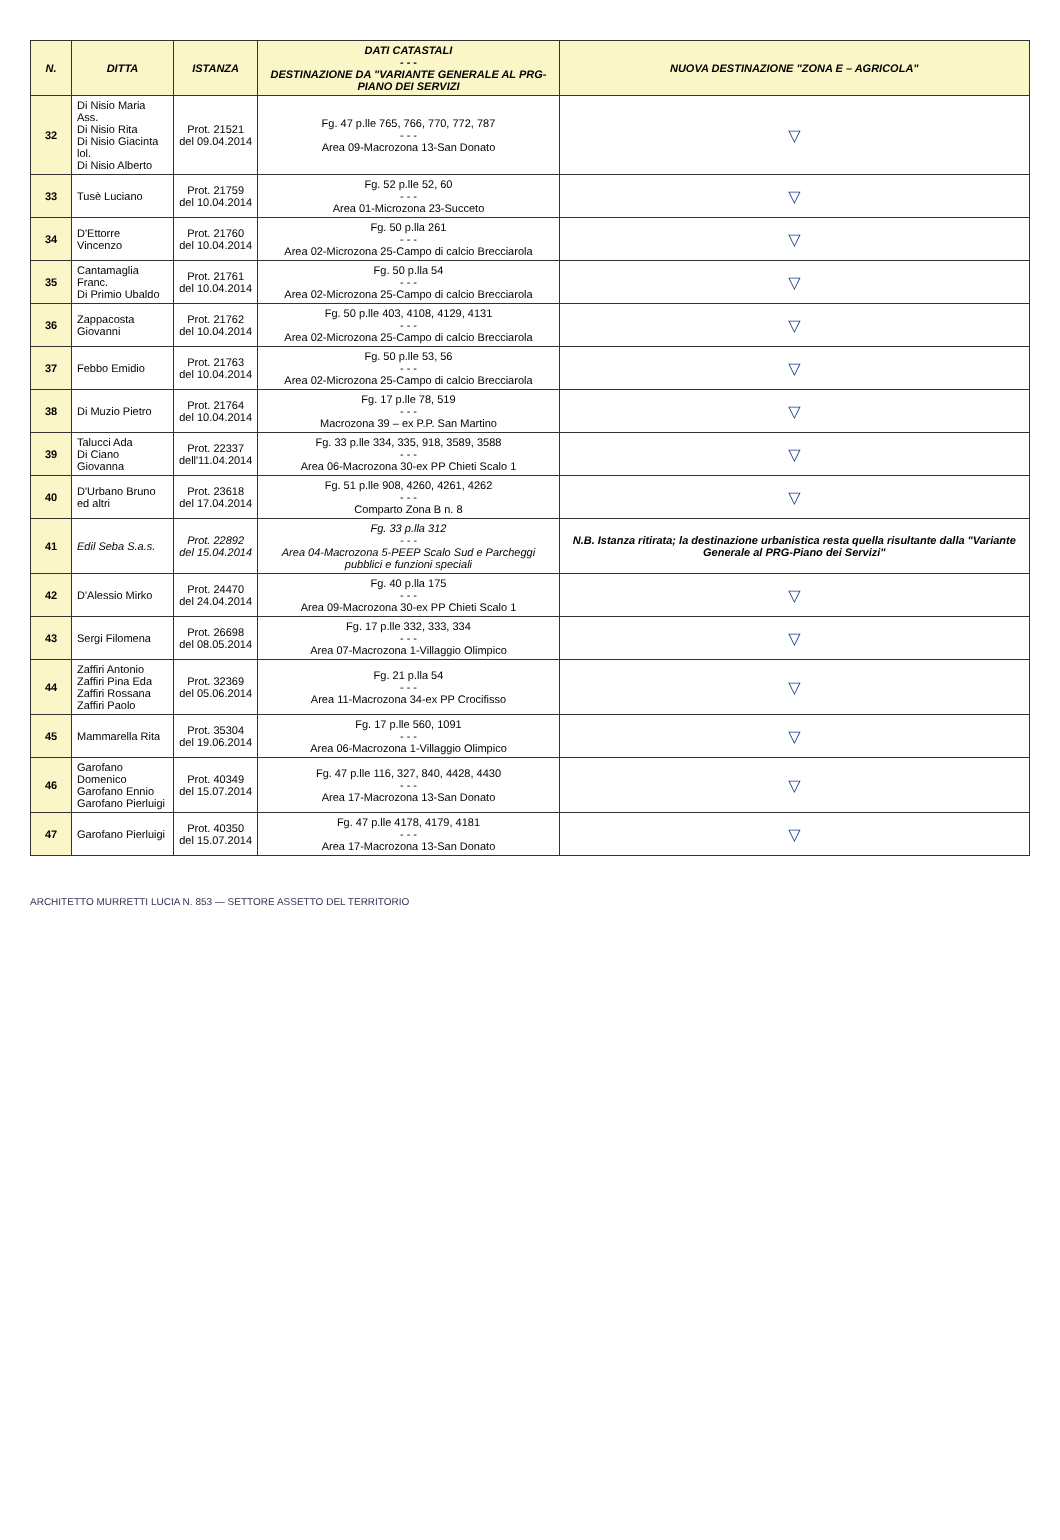| N. | DITTA | ISTANZA | DATI CATASTALI - - - DESTINAZIONE DA "VARIANTE GENERALE AL PRG-PIANO DEI SERVIZI | NUOVA DESTINAZIONE "ZONA E – AGRICOLA" |
| --- | --- | --- | --- | --- |
| 32 | Di Nisio Maria Ass. Di Nisio Rita Di Nisio Giacinta lol. Di Nisio Alberto | Prot. 21521 del 09.04.2014 | Fg. 47 p.lle 765, 766, 770, 772, 787 - - - Area 09-Macrozona 13-San Donato | ▽ |
| 33 | Tusè Luciano | Prot. 21759 del 10.04.2014 | Fg. 52 p.lle 52, 60 - - - Area 01-Microzona 23-Succeto | ▽ |
| 34 | D'Ettorre Vincenzo | Prot. 21760 del 10.04.2014 | Fg. 50 p.lla 261 - - - Area 02-Microzona 25-Campo di calcio Brecciarola | ▽ |
| 35 | Cantamaglia Franc. Di Primio Ubaldo | Prot. 21761 del 10.04.2014 | Fg. 50 p.lla 54 - - - Area 02-Microzona 25-Campo di calcio Brecciarola | ▽ |
| 36 | Zappacosta Giovanni | Prot. 21762 del 10.04.2014 | Fg. 50 p.lle 403, 4108, 4129, 4131 - - - Area 02-Microzona 25-Campo di calcio Brecciarola | ▽ |
| 37 | Febbo Emidio | Prot. 21763 del 10.04.2014 | Fg. 50 p.lle 53, 56 - - - Area 02-Microzona 25-Campo di calcio Brecciarola | ▽ |
| 38 | Di Muzio Pietro | Prot. 21764 del 10.04.2014 | Fg. 17 p.lle 78, 519 - - - Macrozona 39 – ex P.P. San Martino | ▽ |
| 39 | Talucci Ada Di Ciano Giovanna | Prot. 22337 dell'11.04.2014 | Fg. 33 p.lle 334, 335, 918, 3589, 3588 - - - Area 06-Macrozona 30-ex PP Chieti Scalo 1 | ▽ |
| 40 | D'Urbano Bruno ed altri | Prot. 23618 del 17.04.2014 | Fg. 51 p.lle 908, 4260, 4261, 4262 - - - Comparto Zona B n. 8 | ▽ |
| 41 | Edil Seba S.a.s. | Prot. 22892 del 15.04.2014 | Fg. 33 p.lla 312 - - - Area 04-Macrozona 5-PEEP Scalo Sud e Parcheggi pubblici e funzioni speciali | N.B. Istanza ritirata; la destinazione urbanistica resta quella risultante dalla "Variante Generale al PRG-Piano dei Servizi" |
| 42 | D'Alessio Mirko | Prot. 24470 del 24.04.2014 | Fg. 40 p.lla 175 - - - Area 09-Macrozona 30-ex PP Chieti Scalo 1 | ▽ |
| 43 | Sergi Filomena | Prot. 26698 del 08.05.2014 | Fg. 17 p.lle 332, 333, 334 - - - Area 07-Macrozona 1-Villaggio Olimpico | ▽ |
| 44 | Zaffiri Antonio Zaffiri Pina Eda Zaffiri Rossana Zaffiri Paolo | Prot. 32369 del 05.06.2014 | Fg. 21 p.lla 54 - - - Area 11-Macrozona 34-ex PP Crocifisso | ▽ |
| 45 | Mammarella Rita | Prot. 35304 del 19.06.2014 | Fg. 17 p.lle 560, 1091 - - - Area 06-Macrozona 1-Villaggio Olimpico | ▽ |
| 46 | Garofano Domenico Garofano Ennio Garofano Pierluigi | Prot. 40349 del 15.07.2014 | Fg. 47 p.lle 116, 327, 840, 4428, 4430 - - - Area 17-Macrozona 13-San Donato | ▽ |
| 47 | Garofano Pierluigi | Prot. 40350 del 15.07.2014 | Fg. 47 p.lle 4178, 4179, 4181 - - - Area 17-Macrozona 13-San Donato | ▽ |
ARCHITETTO MURRETTI LUCIA N. 853 — SETTORE ASSETTO DEL TERRITORIO